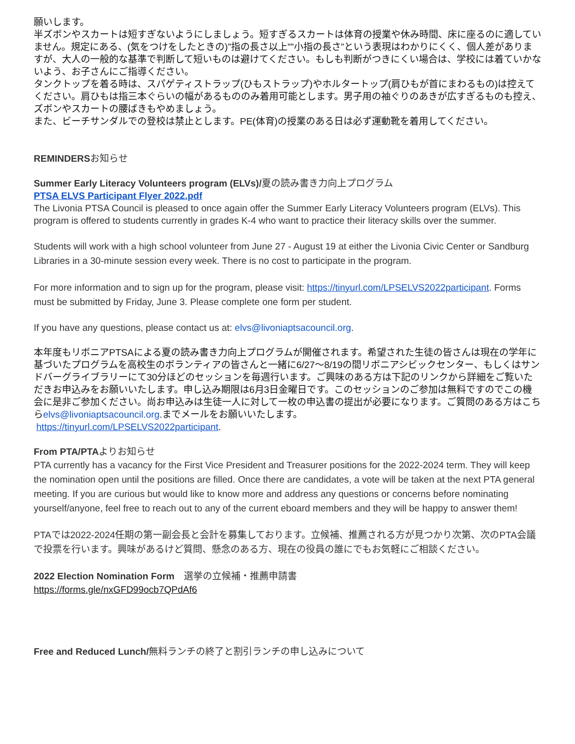願いします。
半ズボンやスカートは短すぎないようにしましょう。短すぎるスカートは体育の授業や休み時間、床に座るのに適していません。規定にある、(気をつけをしたときの)”指の長さ以上””小指の長さ”という表現はわかりにくく、個人差がありますが、大人の一般的な基準で判断して短いものは避けてください。もしも判断がつきにくい場合は、学校には着ていかないよう、お子さんにご指導ください。
タンクトップを着る時は、スパゲティストラップ(ひもストラップ)やホルタートップ(肩ひもが首にまわるもの)は控えてください。肩ひもは指三本ぐらいの幅があるもののみ着用可能とします。男子用の袖ぐりのあきが広すぎるものも控え、ズボンやスカートの腰ばきもやめましょう。
また、ビーチサンダルでの登校は禁止とします。PE(体育)の授業のある日は必ず運動靴を着用してください。
REMINDERSお知らせ
Summer Early Literacy Volunteers program (ELVs)/夏の読み書き力向上プログラム
PTSA ELVS Participant Flyer 2022.pdf
The Livonia PTSA Council is pleased to once again offer the Summer Early Literacy Volunteers program (ELVs). This program is offered to students currently in grades K-4 who want to practice their literacy skills over the summer.
Students will work with a high school volunteer from June 27 - August 19 at either the Livonia Civic Center or Sandburg Libraries in a 30-minute session every week. There is no cost to participate in the program.
For more information and to sign up for the program, please visit: https://tinyurl.com/LPSELVS2022participant. Forms must be submitted by Friday, June 3. Please complete one form per student.
If you have any questions, please contact us at: elvs@livoniaptsacouncil.org.
本年度もリボニアPTSAによる夏の読み書き力向上プログラムが開催されます。希望された生徒の皆さんは現在の学年に基づいたプログラムを高校生のボランティアの皆さんと一緒に6/27〜8/19の間リボニアシビックセンター、もしくはサンドバーグライブラリーにて30分ほどのセッションを毎週行います。ご興味のある方は下記のリンクから詳細をご覧いただきお申込みをお願いいたします。申し込み期限は6月3日金曜日です。このセッションのご参加は無料ですのでこの機会に是非ご参加ください。尚お申込みは生徒一人に対して一枚の申込書の提出が必要になります。ご質問のある方はこちらelvs@livoniaptsacouncil.org.までメールをお願いいたします。
https://tinyurl.com/LPSELVS2022participant.
From PTA/PTAよりお知らせ
PTA currently has a vacancy for the First Vice President and Treasurer positions for the 2022-2024 term. They will keep the nomination open until the positions are filled. Once there are candidates, a vote will be taken at the next PTA general meeting. If you are curious but would like to know more and address any questions or concerns before nominating yourself/anyone, feel free to reach out to any of the current eboard members and they will be happy to answer them!
PTAでは2022-2024任期の第一副会長と会計を募集しております。立候補、推薦される方が見つかり次第、次のPTA会議で投票を行います。興味があるけど質問、懸念のある方、現在の役員の誰にでもお気軽にご相談ください。
2022 Election Nomination Form　選挙の立候補・推薦申請書
https://forms.gle/nxGFD99ocb7QPdAf6
Free and Reduced Lunch/無料ランチの終了と割引ランチの申し込みについて